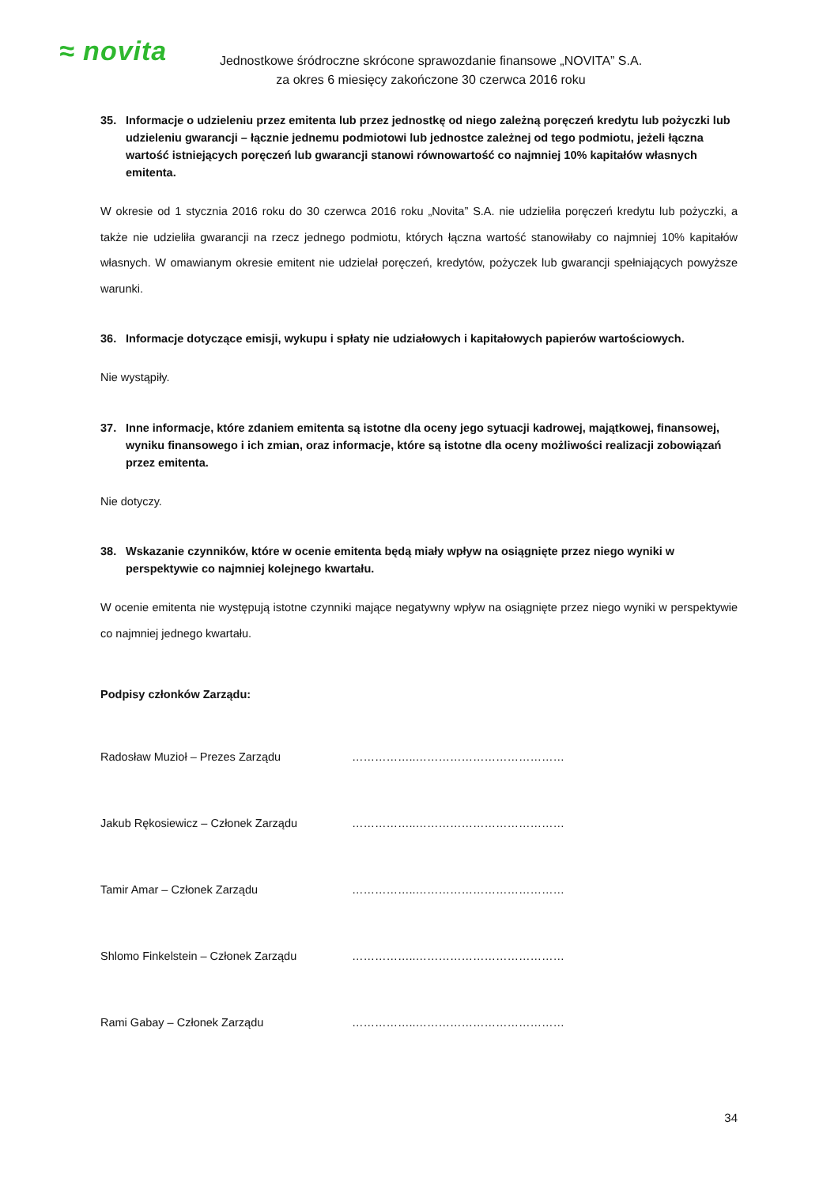≈ novita
Jednostkowe śródroczne skrócone sprawozdanie finansowe „NOVITA” S.A.
za okres 6 miesięcy zakończone 30 czerwca 2016 roku
35. Informacje o udzieleniu przez emitenta lub przez jednostkę od niego zależną poręczeń kredytu lub pożyczki lub udzieleniu gwarancji – łącznie jednemu podmiotowi lub jednostce zależnej od tego podmiotu, jeżeli łączna wartość istniejących poręczeń lub gwarancji stanowi równowartość co najmniej 10% kapitałów własnych emitenta.
W okresie od 1 stycznia 2016 roku do 30 czerwca 2016 roku „Novita” S.A. nie udzieliła poręczeń kredytu lub pożyczki, a także nie udzieliła gwarancji na rzecz jednego podmiotu, których łączna wartość stanowiłaby co najmniej 10% kapitałów własnych. W omawianym okresie emitent nie udzielał poręczeń, kredytów, pożyczek lub gwarancji spełniających powyższe warunki.
36. Informacje dotyczące emisji, wykupu i spłaty nie udziałowych i kapitałowych papierów wartościowych.
Nie wystąpiły.
37. Inne informacje, które zdaniem emitenta są istotne dla oceny jego sytuacji kadrowej, majątkowej, finansowej, wyniku finansowego i ich zmian, oraz informacje, które są istotne dla oceny możliwości realizacji zobowiązań przez emitenta.
Nie dotyczy.
38. Wskazanie czynników, które w ocenie emitenta będą miały wpływ na osiągnięte przez niego wyniki w perspektywie co najmniej kolejnego kwartału.
W ocenie emitenta nie występują istotne czynniki mające negatywny wpływ na osiągnięte przez niego wyniki w perspektywie co najmniej jednego kwartału.
Podpisy członków Zarządu:
Radosław Muzioł – Prezes Zarządu ……………..…………………………………
Jakub Rękosiewicz – Członek Zarządu ……………..…………………………………
Tamir Amar – Członek Zarządu ……………..…………………………………
Shlomo Finkelstein – Członek Zarządu ……………..…………………………………
Rami Gabay – Członek Zarządu ……………..…………………………………
34